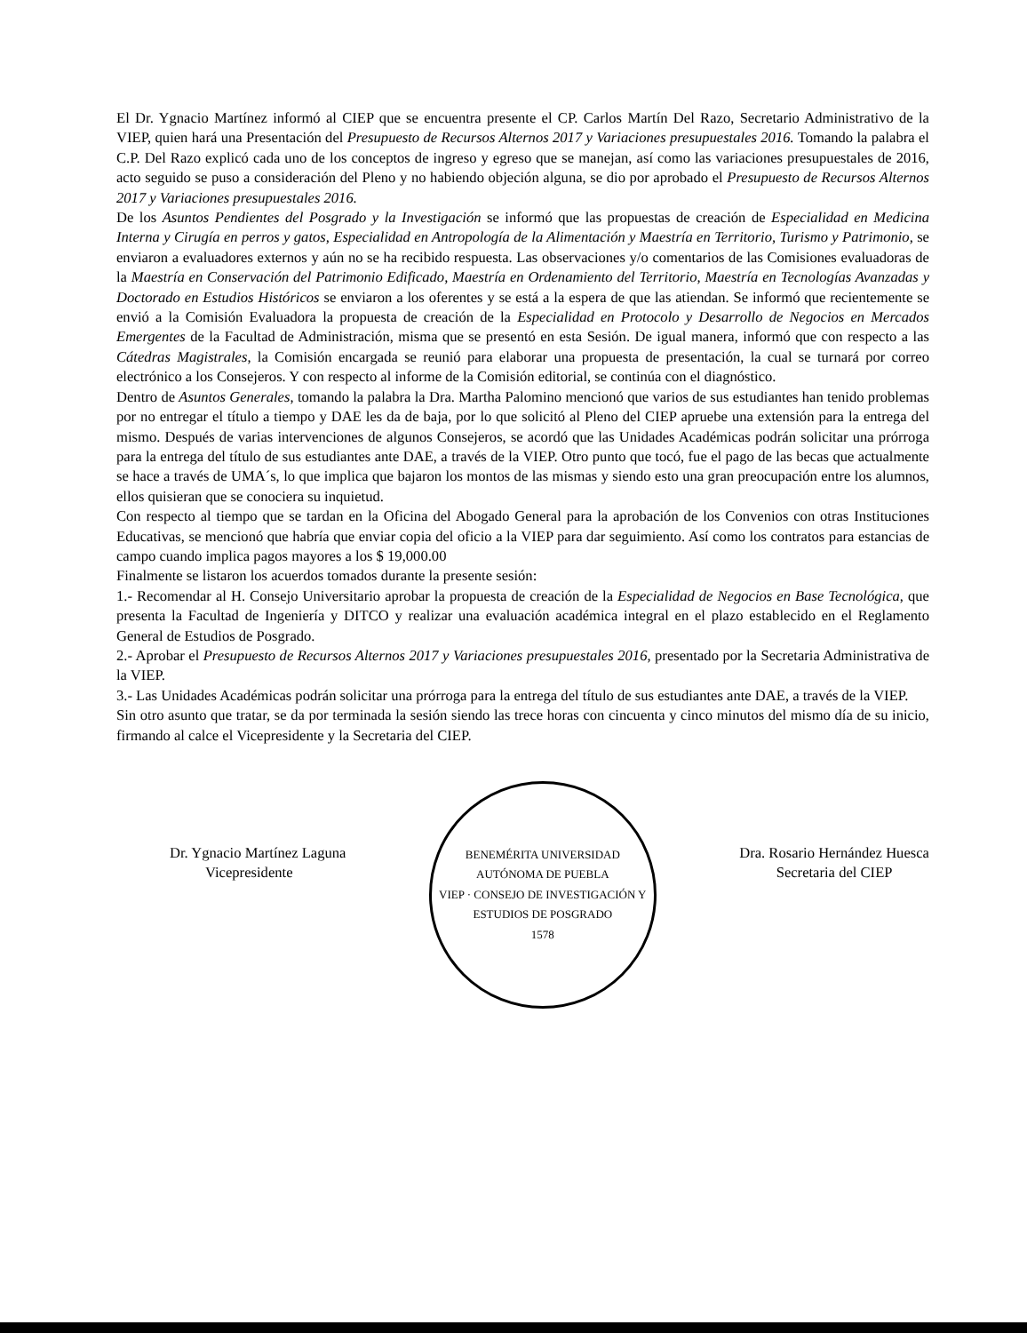El Dr. Ygnacio Martínez informó al CIEP que se encuentra presente el CP. Carlos Martín Del Razo, Secretario Administrativo de la VIEP, quien hará una Presentación del Presupuesto de Recursos Alternos 2017 y Variaciones presupuestales 2016. Tomando la palabra el C.P. Del Razo explicó cada uno de los conceptos de ingreso y egreso que se manejan, así como las variaciones presupuestales de 2016, acto seguido se puso a consideración del Pleno y no habiendo objeción alguna, se dio por aprobado el Presupuesto de Recursos Alternos 2017 y Variaciones presupuestales 2016.
De los Asuntos Pendientes del Posgrado y la Investigación se informó que las propuestas de creación de Especialidad en Medicina Interna y Cirugía en perros y gatos, Especialidad en Antropología de la Alimentación y Maestría en Territorio, Turismo y Patrimonio, se enviaron a evaluadores externos y aún no se ha recibido respuesta. Las observaciones y/o comentarios de las Comisiones evaluadoras de la Maestría en Conservación del Patrimonio Edificado, Maestría en Ordenamiento del Territorio, Maestría en Tecnologías Avanzadas y Doctorado en Estudios Históricos se enviaron a los oferentes y se está a la espera de que las atiendan. Se informó que recientemente se envió a la Comisión Evaluadora la propuesta de creación de la Especialidad en Protocolo y Desarrollo de Negocios en Mercados Emergentes de la Facultad de Administración, misma que se presentó en esta Sesión. De igual manera, informó que con respecto a las Cátedras Magistrales, la Comisión encargada se reunió para elaborar una propuesta de presentación, la cual se turnará por correo electrónico a los Consejeros. Y con respecto al informe de la Comisión editorial, se continúa con el diagnóstico.
Dentro de Asuntos Generales, tomando la palabra la Dra. Martha Palomino mencionó que varios de sus estudiantes han tenido problemas por no entregar el título a tiempo y DAE les da de baja, por lo que solicitó al Pleno del CIEP apruebe una extensión para la entrega del mismo. Después de varias intervenciones de algunos Consejeros, se acordó que las Unidades Académicas podrán solicitar una prórroga para la entrega del título de sus estudiantes ante DAE, a través de la VIEP. Otro punto que tocó, fue el pago de las becas que actualmente se hace a través de UMA´s, lo que implica que bajaron los montos de las mismas y siendo esto una gran preocupación entre los alumnos, ellos quisieran que se conociera su inquietud.
Con respecto al tiempo que se tardan en la Oficina del Abogado General para la aprobación de los Convenios con otras Instituciones Educativas, se mencionó que habría que enviar copia del oficio a la VIEP para dar seguimiento. Así como los contratos para estancias de campo cuando implica pagos mayores a los $ 19,000.00
Finalmente se listaron los acuerdos tomados durante la presente sesión:
1.- Recomendar al H. Consejo Universitario aprobar la propuesta de creación de la Especialidad de Negocios en Base Tecnológica, que presenta la Facultad de Ingeniería y DITCO y realizar una evaluación académica integral en el plazo establecido en el Reglamento General de Estudios de Posgrado.
2.- Aprobar el Presupuesto de Recursos Alternos 2017 y Variaciones presupuestales 2016, presentado por la Secretaria Administrativa de la VIEP.
3.- Las Unidades Académicas podrán solicitar una prórroga para la entrega del título de sus estudiantes ante DAE, a través de la VIEP.
Sin otro asunto que tratar, se da por terminada la sesión siendo las trece horas con cincuenta y cinco minutos del mismo día de su inicio, firmando al calce el Vicepresidente y la Secretaria del CIEP.
Dr. Ygnacio Martínez Laguna
Vicepresidente
BENEMÉRITA UNIVERSIDAD AUTÓNOMA DE PUEBLA
VIEP · CONSEJO DE INVESTIGACIÓN Y ESTUDIOS DE POSGRADO
1578
Dra. Rosario Hernández Huesca
Secretaria del CIEP